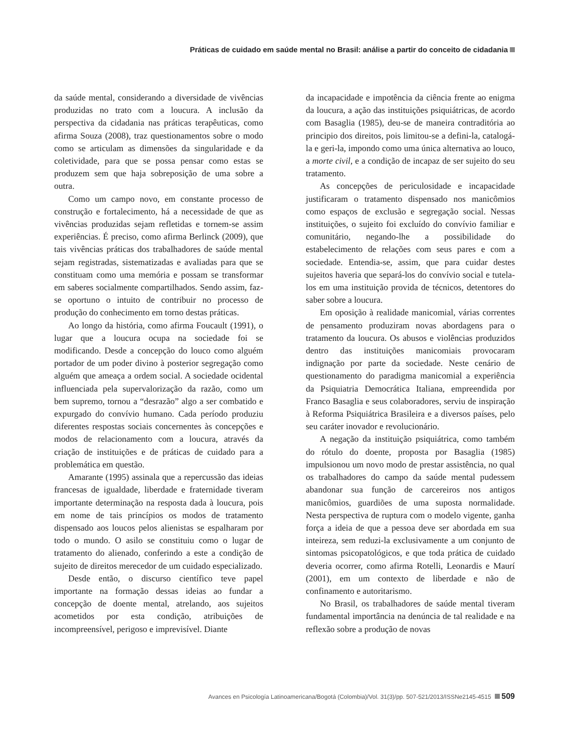Práticas de cuidado em saúde mental no Brasil: análise a partir do conceito de cidadania
da saúde mental, considerando a diversidade de vivências produzidas no trato com a loucura. A inclusão da perspectiva da cidadania nas práticas terapêuticas, como afirma Souza (2008), traz questionamentos sobre o modo como se articulam as dimensões da singularidade e da coletividade, para que se possa pensar como estas se produzem sem que haja sobreposição de uma sobre a outra.
Como um campo novo, em constante processo de construção e fortalecimento, há a necessidade de que as vivências produzidas sejam refletidas e tornem-se assim experiências. É preciso, como afirma Berlinck (2009), que tais vivências práticas dos trabalhadores de saúde mental sejam registradas, sistematizadas e avaliadas para que se constituam como uma memória e possam se transformar em saberes socialmente compartilhados. Sendo assim, faz-se oportuno o intuito de contribuir no processo de produção do conhecimento em torno destas práticas.
Ao longo da história, como afirma Foucault (1991), o lugar que a loucura ocupa na sociedade foi se modificando. Desde a concepção do louco como alguém portador de um poder divino à posterior segregação como alguém que ameaça a ordem social. A sociedade ocidental influenciada pela supervalorização da razão, como um bem supremo, tornou a “desrazão” algo a ser combatido e expurgado do convívio humano. Cada período produziu diferentes respostas sociais concernentes às concepções e modos de relacionamento com a loucura, através da criação de instituições e de práticas de cuidado para a problemática em questão.
Amarante (1995) assinala que a repercussão das ideias francesas de igualdade, liberdade e fraternidade tiveram importante determinação na resposta dada à loucura, pois em nome de tais princípios os modos de tratamento dispensado aos loucos pelos alienistas se espalharam por todo o mundo. O asilo se constituiu como o lugar de tratamento do alienado, conferindo a este a condição de sujeito de direitos merecedor de um cuidado especializado.
Desde então, o discurso científico teve papel importante na formação dessas ideias ao fundar a concepção de doente mental, atrelando, aos sujeitos acometidos por esta condição, atribuições de incompreensível, perigoso e imprevisível. Diante
da incapacidade e impotência da ciência frente ao enigma da loucura, a ação das instituições psiquiátricas, de acordo com Basaglia (1985), deu-se de maneira contraditória ao principio dos direitos, pois limitou-se a defini-la, catalogá-la e geri-la, impondo como uma única alternativa ao louco, a morte civil, e a condição de incapaz de ser sujeito do seu tratamento.
As concepções de periculosidade e incapacidade justificaram o tratamento dispensado nos manicômios como espaços de exclusão e segregação social. Nessas instituições, o sujeito foi excluído do convívio familiar e comunitário, negando-lhe a possibilidade do estabelecimento de relações com seus pares e com a sociedade. Entendia-se, assim, que para cuidar destes sujeitos haveria que separá-los do convívio social e tutela-los em uma instituição provida de técnicos, detentores do saber sobre a loucura.
Em oposição à realidade manicomial, várias correntes de pensamento produziram novas abordagens para o tratamento da loucura. Os abusos e violências produzidos dentro das instituições manicomiais provocaram indignação por parte da sociedade. Neste cenário de questionamento do paradigma manicomial a experiência da Psiquiatria Democrática Italiana, empreendida por Franco Basaglia e seus colaboradores, serviu de inspiração à Reforma Psiquiátrica Brasileira e a diversos países, pelo seu caráter inovador e revolucionário.
A negação da instituição psiquiátrica, como também do rótulo do doente, proposta por Basaglia (1985) impulsionou um novo modo de prestar assistência, no qual os trabalhadores do campo da saúde mental pudessem abandonar sua função de carcereiros nos antigos manicômios, guardiões de uma suposta normalidade. Nesta perspectiva de ruptura com o modelo vigente, ganha força a ideia de que a pessoa deve ser abordada em sua inteireza, sem reduzi-la exclusivamente a um conjunto de sintomas psicopatológicos, e que toda prática de cuidado deveria ocorrer, como afirma Rotelli, Leonardis e Maurí (2001), em um contexto de liberdade e não de confinamento e autoritarismo.
No Brasil, os trabalhadores de saúde mental tiveram fundamental importância na denúncia de tal realidade e na reflexão sobre a produção de novas
Avances en Psicología Latinoamericana/Bogotá (Colombia)/Vol. 31(3)/pp. 507-521/2013/ISSNe2145-4515 509